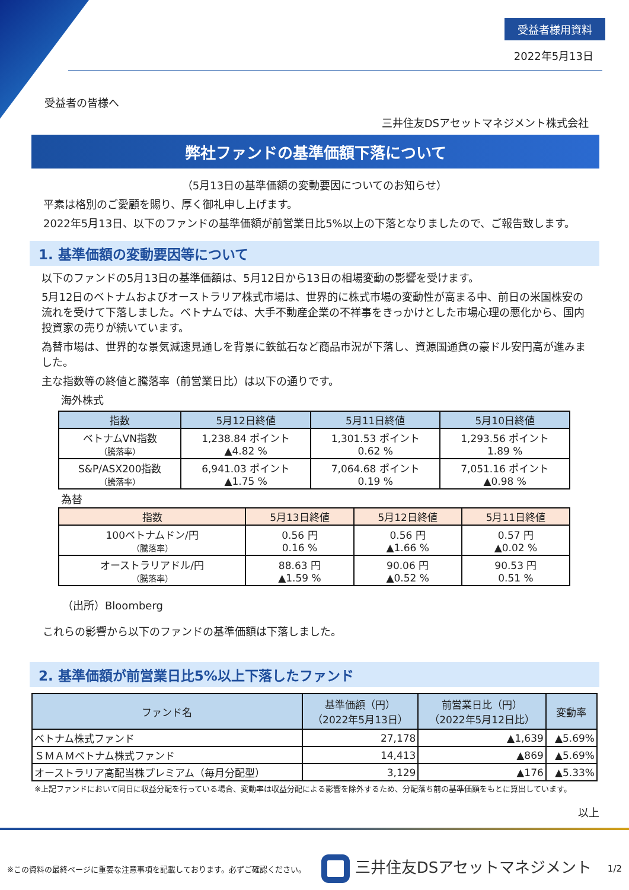受益者様用資料
2022年5月13日
受益者の皆様へ
三井住友DSアセットマネジメント株式会社
弊社ファンドの基準価額下落について
（5月13日の基準価額の変動要因についてのお知らせ）
平素は格別のご愛顧を賜り、厚く御礼申し上げます。
2022年5月13日、以下のファンドの基準価額が前営業日比5%以上の下落となりましたので、ご報告致します。
1. 基準価額の変動要因等について
以下のファンドの5月13日の基準価額は、5月12日から13日の相場変動の影響を受けます。
5月12日のベトナムおよびオーストラリア株式市場は、世界的に株式市場の変動性が高まる中、前日の米国株安の流れを受けて下落しました。ベトナムでは、大手不動産企業の不祥事をきっかけとした市場心理の悪化から、国内投資家の売りが続いています。
為替市場は、世界的な景気減速見通しを背景に鉄鉱石など商品市況が下落し、資源国通貨の豪ドル安円高が進みました。
主な指数等の終値と騰落率（前営業日比）は以下の通りです。
海外株式
| 指数 | 5月12日終値 | 5月11日終値 | 5月10日終値 |
| --- | --- | --- | --- |
| ベトナムVN指数 （騰落率） | 1,238.84 ポイント ▲4.82 % | 1,301.53 ポイント 0.62 % | 1,293.56 ポイント 1.89 % |
| S&P/ASX200指数 （騰落率） | 6,941.03 ポイント ▲1.75 % | 7,064.68 ポイント 0.19 % | 7,051.16 ポイント ▲0.98 % |
為替
| 指数 | 5月13日終値 | 5月12日終値 | 5月11日終値 |
| --- | --- | --- | --- |
| 100ベトナムドン/円 （騰落率） | 0.56 円 0.16 % | 0.56 円 ▲1.66 % | 0.57 円 ▲0.02 % |
| オーストラリアドル/円 （騰落率） | 88.63 円 ▲1.59 % | 90.06 円 ▲0.52 % | 90.53 円 0.51 % |
（出所）Bloomberg
これらの影響から以下のファンドの基準価額は下落しました。
2. 基準価額が前営業日比5%以上下落したファンド
| ファンド名 | 基準価額（円） （2022年5月13日） | 前営業日比（円） （2022年5月12日比） | 変動率 |
| --- | --- | --- | --- |
| ベトナム株式ファンド | 27,178 | ▲1,639 | ▲5.69% |
| ＳＭＡＭベトナム株式ファンド | 14,413 | ▲869 | ▲5.69% |
| オーストラリア高配当株プレミアム（毎月分配型） | 3,129 | ▲176 | ▲5.33% |
※上記ファンドにおいて同日に収益分配を行っている場合、変動率は収益分配による影響を除外するため、分配落ち前の基準価額をもとに算出しています。
以上
※この資料の最終ページに重要な注意事項を記載しております。必ずご確認ください。 三井住友DSアセットマネジメント 1/2